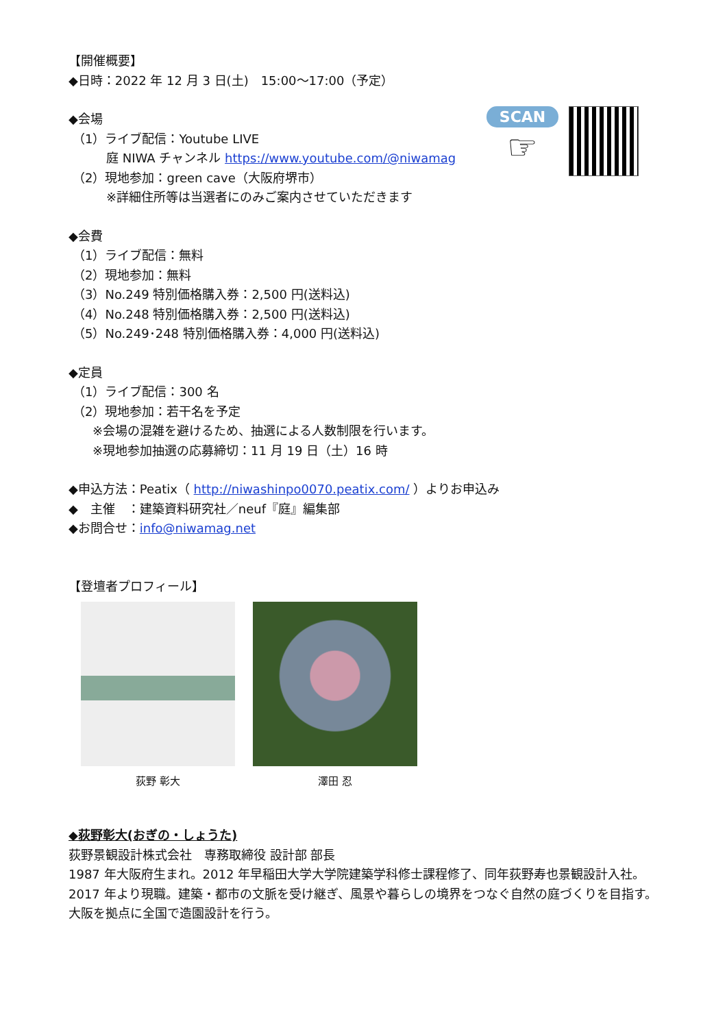SCAN
☞
【開催概要】
◆日時：2022 年 12 月 3 日(土)　15:00～17:00（予定）
◆会場
（1）ライブ配信：Youtube LIVE
庭 NIWA チャンネル https://www.youtube.com/@niwamag
（2）現地参加：green cave（大阪府堺市）
※詳細住所等は当選者にのみご案内させていただきます
◆会費
（1）ライブ配信：無料
（2）現地参加：無料
（3）No.249 特別価格購入券：2,500 円(送料込)
（4）No.248 特別価格購入券：2,500 円(送料込)
（5）No.249･248 特別価格購入券：4,000 円(送料込)
◆定員
（1）ライブ配信：300 名
（2）現地参加：若干名を予定
※会場の混雑を避けるため、抽選による人数制限を行います。
※現地参加抽選の応募締切：11 月 19 日（土）16 時
◆申込方法：Peatix（ http://niwashinpo0070.peatix.com/ ）よりお申込み
◆　主催　：建築資料研究社／neuf『庭』編集部
◆お問合せ：info@niwamag.net
【登壇者プロフィール】
荻野 彰大 澤田 忍
◆荻野彰大(おぎの・しょうた)
荻野景観設計株式会社　専務取締役 設計部 部長
1987 年大阪府生まれ。2012 年早稲田大学大学院建築学科修士課程修了、同年荻野寿也景観設計入社。2017 年より現職。建築・都市の文脈を受け継ぎ、風景や暮らしの境界をつなぐ自然の庭づくりを目指す。大阪を拠点に全国で造園設計を行う。